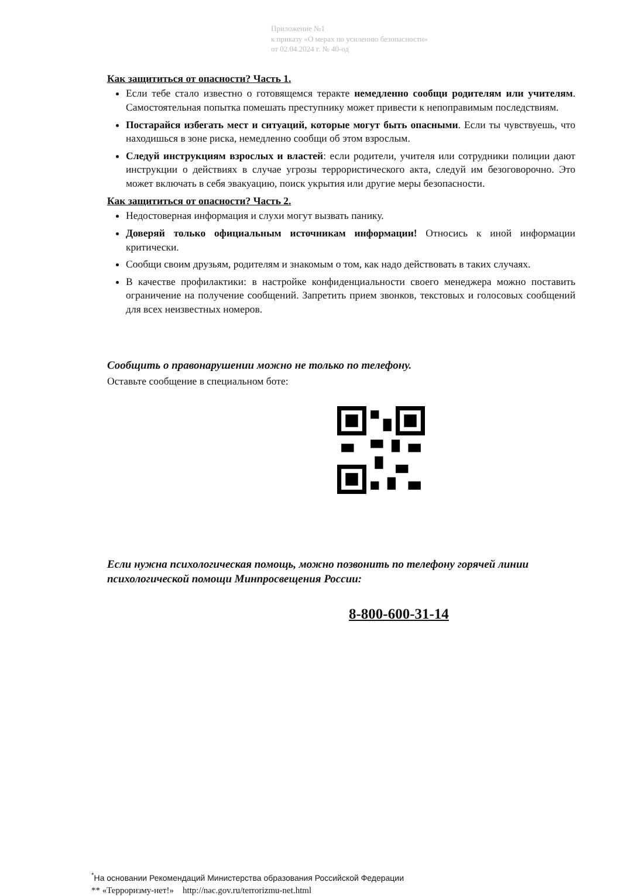Приложение №1
к приказу «О мерах по усилению безопасности»
от 02.04.2024 г. № 40-од
Как защититься от опасности? Часть 1.
Если тебе стало известно о готовящемся теракте немедленно сообщи родителям или учителям. Самостоятельная попытка помешать преступнику может привести к непоправимым последствиям.
Постарайся избегать мест и ситуаций, которые могут быть опасными. Если ты чувствуешь, что находишься в зоне риска, немедленно сообщи об этом взрослым.
Следуй инструкциям взрослых и властей: если родители, учителя или сотрудники полиции дают инструкции о действиях в случае угрозы террористического акта, следуй им безоговорочно. Это может включать в себя эвакуацию, поиск укрытия или другие меры безопасности.
Как защититься от опасности? Часть 2.
Недостоверная информация и слухи могут вызвать панику.
Доверяй только официальным источникам информации! Относись к иной информации критически.
Сообщи своим друзьям, родителям и знакомым о том, как надо действовать в таких случаях.
В качестве профилактики: в настройке конфиденциальности своего менеджера можно поставить ограничение на получение сообщений. Запретить прием звонков, текстовых и голосовых сообщений для всех неизвестных номеров.
Сообщить о правонарушении можно не только по телефону.
Оставьте сообщение в специальном боте:
Если нужна психологическая помощь, можно позвонить по телефону горячей линии психологической помощи Минпросвещения России:
8-800-600-31-14
<sup>*</sup> На основании Рекомендаций Министерства образования Российской Федерации
** «Терроризму-нет!» http://nac.gov.ru/terrorizmu-net.html